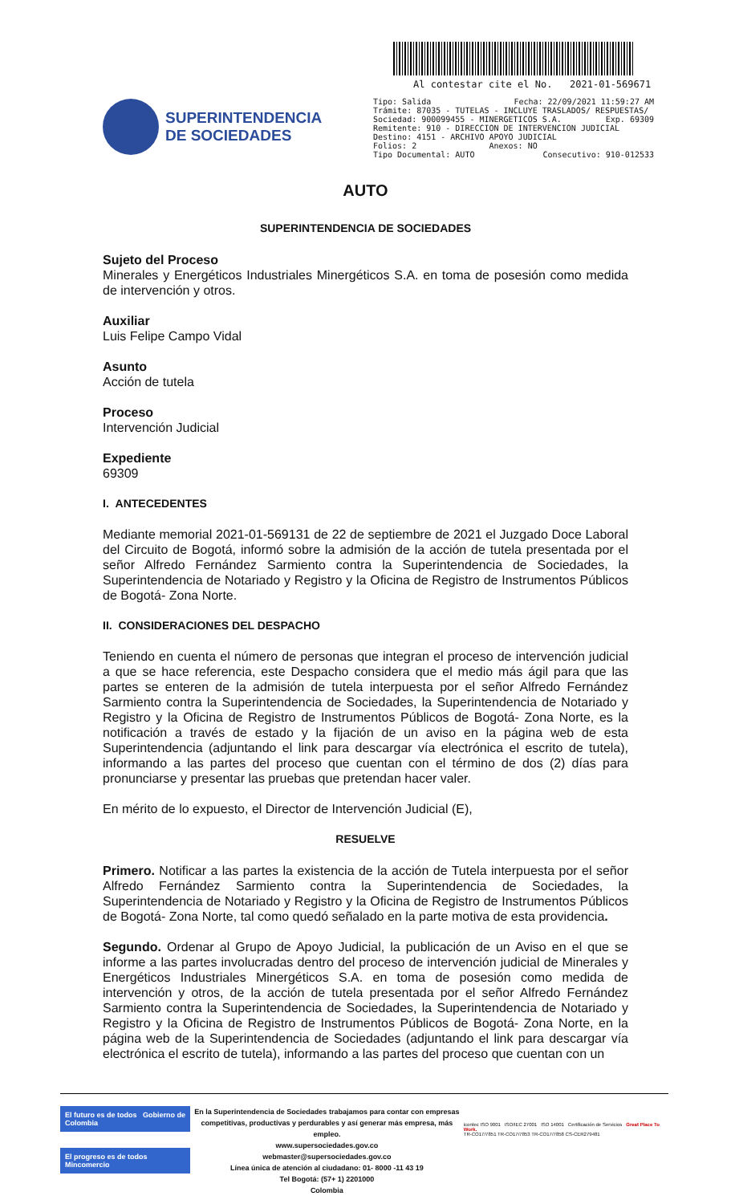SUPERINTENDENCIA
DE SOCIEDADES
Al contestar cite el No. 2021-01-569671
Tipo: Salida Fecha: 22/09/2021 11:59:27 AM
Trámite: 87035 - TUTELAS - INCLUYE TRASLADOS/ RESPUESTAS/
Sociedad: 900099455 - MINERGETICOS S.A. Exp. 69309
Remitente: 910 - DIRECCION DE INTERVENCION JUDICIAL
Destino: 4151 - ARCHIVO APOYO JUDICIAL
Folios: 2 Anexos: NO
Tipo Documental: AUTO Consecutivo: 910-012533
AUTO
SUPERINTENDENCIA DE SOCIEDADES
Sujeto del Proceso
Minerales y Energéticos Industriales Minergéticos S.A. en toma de posesión como medida de intervención y otros.
Auxiliar
Luis Felipe Campo Vidal
Asunto
Acción de tutela
Proceso
Intervención Judicial
Expediente
69309
I. ANTECEDENTES
Mediante memorial 2021-01-569131 de 22 de septiembre de 2021 el Juzgado Doce Laboral del Circuito de Bogotá, informó sobre la admisión de la acción de tutela presentada por el señor Alfredo Fernández Sarmiento contra la Superintendencia de Sociedades, la Superintendencia de Notariado y Registro y la Oficina de Registro de Instrumentos Públicos de Bogotá- Zona Norte.
II. CONSIDERACIONES DEL DESPACHO
Teniendo en cuenta el número de personas que integran el proceso de intervención judicial a que se hace referencia, este Despacho considera que el medio más ágil para que las partes se enteren de la admisión de tutela interpuesta por el señor Alfredo Fernández Sarmiento contra la Superintendencia de Sociedades, la Superintendencia de Notariado y Registro y la Oficina de Registro de Instrumentos Públicos de Bogotá- Zona Norte, es la notificación a través de estado y la fijación de un aviso en la página web de esta Superintendencia (adjuntando el link para descargar vía electrónica el escrito de tutela), informando a las partes del proceso que cuentan con el término de dos (2) días para pronunciarse y presentar las pruebas que pretendan hacer valer.
En mérito de lo expuesto, el Director de Intervención Judicial (E),
RESUELVE
Primero. Notificar a las partes la existencia de la acción de Tutela interpuesta por el señor Alfredo Fernández Sarmiento contra la Superintendencia de Sociedades, la Superintendencia de Notariado y Registro y la Oficina de Registro de Instrumentos Públicos de Bogotá- Zona Norte, tal como quedó señalado en la parte motiva de esta providencia.
Segundo. Ordenar al Grupo de Apoyo Judicial, la publicación de un Aviso en el que se informe a las partes involucradas dentro del proceso de intervención judicial de Minerales y Energéticos Industriales Minergéticos S.A. en toma de posesión como medida de intervención y otros, de la acción de tutela presentada por el señor Alfredo Fernández Sarmiento contra la Superintendencia de Sociedades, la Superintendencia de Notariado y Registro y la Oficina de Registro de Instrumentos Públicos de Bogotá- Zona Norte, en la página web de la Superintendencia de Sociedades (adjuntando el link para descargar vía electrónica el escrito de tutela), informando a las partes del proceso que cuentan con un
El futuro es de todos Gobierno de Colombia
El progreso es de todos Mincomercio
En la Superintendencia de Sociedades trabajamos para contar con empresas
competitivas, productivas y perdurables y así generar más empresa, más empleo.
www.supersociedades.gov.co
webmaster@supersociedades.gov.co
Línea única de atención al ciudadano: 01- 8000 -11 43 19
Tel Bogotá: (57+ 1) 2201000
Colombia
icontec ISO 9001 ISO/IEC 27001 ISO 14001 Certificación de Servicios Great Place To Work.
TR-CO17/7851 TR-CO17/7853 TR-CO17/7858 CS-CER279481